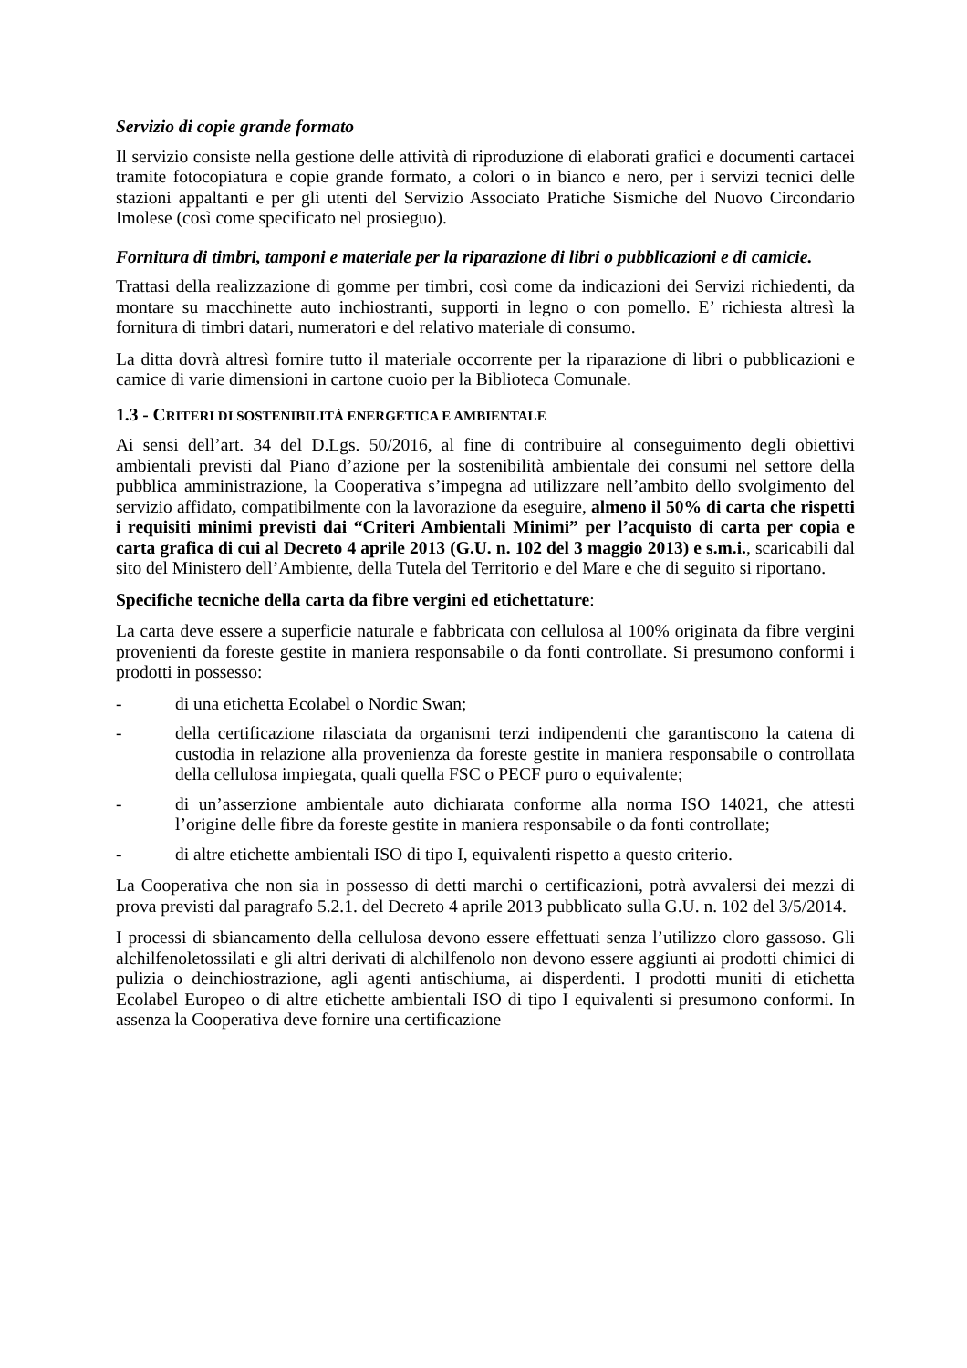Servizio di copie grande formato
Il servizio consiste nella gestione delle attività di riproduzione di elaborati grafici e documenti cartacei tramite fotocopiatura e copie grande formato, a colori o in bianco e nero, per i servizi tecnici delle stazioni appaltanti e per gli utenti del Servizio Associato Pratiche Sismiche del Nuovo Circondario Imolese (così come specificato nel prosieguo).
Fornitura di timbri, tamponi e materiale per la riparazione di libri o pubblicazioni e di camicie.
Trattasi della realizzazione di gomme per timbri, così come da indicazioni dei Servizi richiedenti, da montare su macchinette auto inchiostranti, supporti in legno o con pomello. E’ richiesta altresì la fornitura di timbri datari, numeratori e del relativo materiale di consumo.
La ditta dovrà altresì fornire tutto il materiale occorrente per la riparazione di libri o pubblicazioni e camice di varie dimensioni in cartone cuoio per la Biblioteca Comunale.
1.3 - CRITERI DI SOSTENIBILITÀ ENERGETICA E AMBIENTALE
Ai sensi dell’art. 34 del D.Lgs. 50/2016, al fine di contribuire al conseguimento degli obiettivi ambientali previsti dal Piano d’azione per la sostenibilità ambientale dei consumi nel settore della pubblica amministrazione, la Cooperativa s’impegna ad utilizzare nell’ambito dello svolgimento del servizio affidato, compatibilmente con la lavorazione da eseguire, almeno il 50% di carta che rispetti i requisiti minimi previsti dai “Criteri Ambientali Minimi” per l’acquisto di carta per copia e carta grafica di cui al Decreto 4 aprile 2013 (G.U. n. 102 del 3 maggio 2013) e s.m.i., scaricabili dal sito del Ministero dell’Ambiente, della Tutela del Territorio e del Mare e che di seguito si riportano.
Specifiche tecniche della carta da fibre vergini ed etichettature:
La carta deve essere a superficie naturale e fabbricata con cellulosa al 100% originata da fibre vergini provenienti da foreste gestite in maniera responsabile o da fonti controllate. Si presumono conformi i prodotti in possesso:
- di una etichetta Ecolabel o Nordic Swan;
- della certificazione rilasciata da organismi terzi indipendenti che garantiscono la catena di custodia in relazione alla provenienza da foreste gestite in maniera responsabile o controllata della cellulosa impiegata, quali quella FSC o PECF puro o equivalente;
- di un’asserzione ambientale auto dichiarata conforme alla norma ISO 14021, che attesti l’origine delle fibre da foreste gestite in maniera responsabile o da fonti controllate;
- di altre etichette ambientali ISO di tipo I, equivalenti rispetto a questo criterio.
La Cooperativa che non sia in possesso di detti marchi o certificazioni, potrà avvalersi dei mezzi di prova previsti dal paragrafo 5.2.1. del Decreto 4 aprile 2013 pubblicato sulla G.U. n. 102 del 3/5/2014.
I processi di sbiancamento della cellulosa devono essere effettuati senza l’utilizzo cloro gassoso. Gli alchilfenoletossilati e gli altri derivati di alchilfenolo non devono essere aggiunti ai prodotti chimici di pulizia o deinchiostrazione, agli agenti antischiuma, ai disperdenti. I prodotti muniti di etichetta Ecolabel Europeo o di altre etichette ambientali ISO di tipo I equivalenti si presumono conformi. In assenza la Cooperativa deve fornire una certificazione